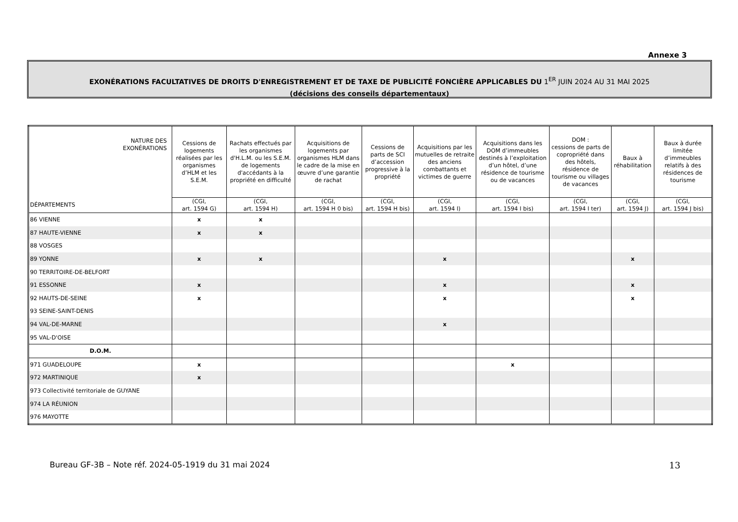Annexe 3
EXONÉRATIONS FACULTATIVES DE DROITS D'ENREGISTREMENT ET DE TAXE DE PUBLICITÉ FONCIÈRE APPLICABLES DU 1<sup>ER</sup> JUIN 2024 AU 31 MAI 2025
(décisions des conseils départementaux)
| NATURE DES EXONÉRATIONS | Cessions de logements réalisées par les organismes d’HLM et les S.E.M. | Rachats effectués par les organismes d'H.L.M. ou les S.E.M. de logements d'accédants à la propriété en difficulté | Acquisitions de logements par organismes HLM dans le cadre de la mise en œuvre d’une garantie de rachat | Cessions de parts de SCI d’accession progressive à la propriété | Acquisitions par les mutuelles de retraite des anciens combattants et victimes de guerre | Acquisitions dans les DOM d’immeubles destinés à l’exploitation d’un hôtel, d’une résidence de tourisme ou de vacances | DOM : cessions de parts de copropriété dans des hôtels, résidence de tourisme ou villages de vacances | Baux à réhabilitation | Baux à durée limitée d’immeubles relatifs à des résidences de tourisme |
| --- | --- | --- | --- | --- | --- | --- | --- | --- | --- |
| DÉPARTEMENTS | (CGI, art. 1594 G) | (CGI, art. 1594 H) | (CGI, art. 1594 H 0 bis) | (CGI, art. 1594 H bis) | (CGI, art. 1594 I) | (CGI, art. 1594 I bis) | (CGI, art. 1594 I ter) | (CGI, art. 1594 J) | (CGI, art. 1594 J bis) |
| 86 VIENNE | x | x | | | | | | | |
| 87 HAUTE-VIENNE | x | x | | | | | | | |
| 88 VOSGES | | | | | | | | | |
| 89 YONNE | x | x | | | x | | | x | |
| 90 TERRITOIRE-DE-BELFORT | | | | | | | | | |
| 91 ESSONNE | x | | | | x | | | x | |
| 92 HAUTS-DE-SEINE | x | | | | x | | | x | |
| 93 SEINE-SAINT-DENIS | | | | | | | | | |
| 94 VAL-DE-MARNE | | | | | x | | | | |
| 95 VAL-D'OISE | | | | | | | | | |
| D.O.M. | | | | | | | | | |
| 971 GUADELOUPE | x | | | | | x | | | |
| 972 MARTINIQUE | x | | | | | | | | |
| 973 Collectivité territoriale de GUYANE | | | | | | | | | |
| 974 LA RÉUNION | | | | | | | | | |
| 976 MAYOTTE | | | | | | | | | |
Bureau GF-3B – Note réf. 2024-05-1919 du 31 mai 2024
13